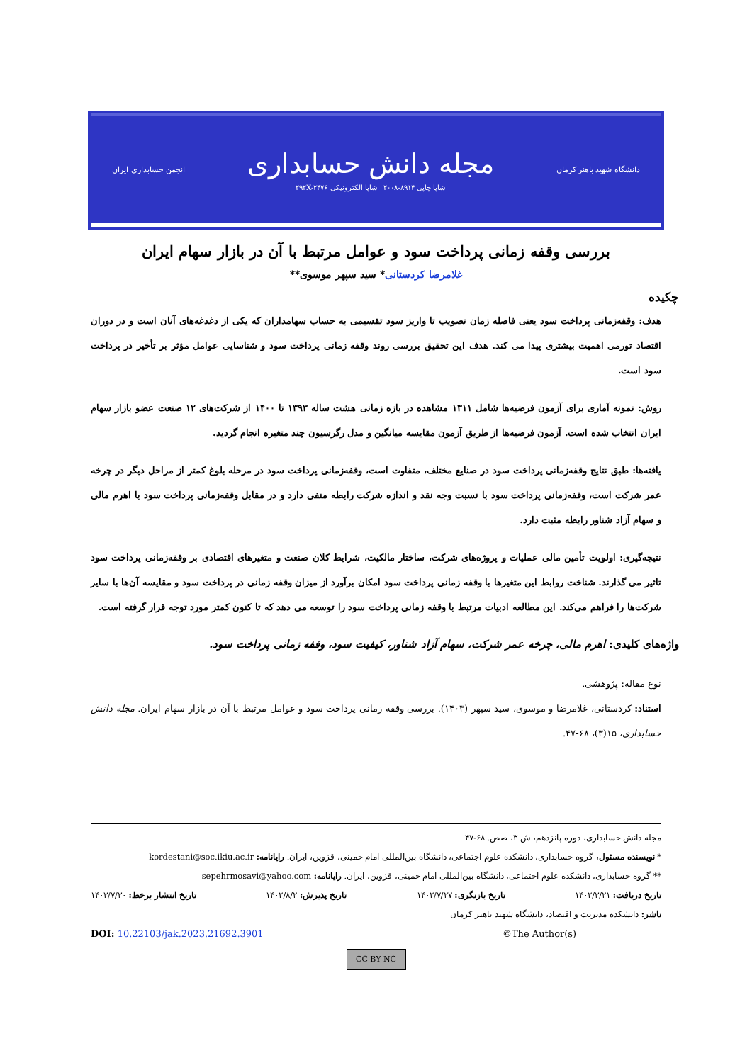دانشگاه شهید باهنر کرمان
مجله دانش حسابداری
شاپا چاپی ۸۹۱۴-۲۰۰۸ شاپا الکترونیکی ۲۹۲X-۲۴۷۶
انجمن حسابداری ایران
بررسی وقفه زمانی پرداخت سود و عوامل مرتبط با آن در بازار سهام ایران
غلامرضا کردستانی* سید سپهر موسوی**
چکیده
هدف: وقفه‌زمانی پرداخت سود یعنی فاصله زمان تصویب تا واریز سود تقسیمی به حساب سهامداران که یکی از دغدغه‌های آنان است و در دوران اقتصاد تورمی اهمیت بیشتری پیدا می کند. هدف این تحقیق بررسی روند وقفه زمانی پرداخت سود و شناسایی عوامل مؤثر بر تأخیر در پرداخت سود است.
روش: نمونه آماری برای آزمون فرضیه‌ها شامل ۱۳۱۱ مشاهده در بازه زمانی هشت ساله ۱۳۹۳ تا ۱۴۰۰ از شرکت‌های ۱۲ صنعت عضو بازار سهام ایران انتخاب شده است. آزمون فرضیه‌ها از طریق آزمون مقایسه میانگین و مدل رگرسیون چند متغیره انجام گردید.
یافته‌ها: طبق نتایج وقفه‌زمانی پرداخت سود در صنایع مختلف، متفاوت است، وقفه‌زمانی پرداخت سود در مرحله بلوغ کمتر از مراحل دیگر در چرخه عمر شرکت است، وقفه‌زمانی پرداخت سود با نسبت وجه نقد و اندازه شرکت رابطه منفی دارد و در مقابل وقفه‌زمانی پرداخت سود با اهرم مالی و سهام آزاد شناور رابطه مثبت دارد.
نتیجه‌گیری: اولویت تأمین مالی عملیات و پروژه‌های شرکت، ساختار مالکیت، شرایط کلان صنعت و متغیرهای اقتصادی بر وقفه‌زمانی پرداخت سود تاثیر می گذارند. شناخت روابط این متغیرها با وقفه زمانی پرداخت سود امکان برآورد از میزان وقفه زمانی در پرداخت سود و مقایسه آن‌ها با سایر شرکت‌ها را فراهم می‌کند. این مطالعه ادبیات مرتبط با وقفه زمانی پرداخت سود را توسعه می دهد که تا کنون کمتر مورد توجه قرار گرفته است.
واژه‌های کلیدی: اهرم مالی، چرخه عمر شرکت، سهام آزاد شناور، کیفیت سود، وقفه زمانی پرداخت سود.
نوع مقاله: پژوهشی.
استناد: کردستانی، غلامرضا و موسوی، سید سپهر (۱۴۰۳). بررسی وقفه زمانی پرداخت سود و عوامل مرتبط با آن در بازار سهام ایران. مجله دانش حسابداری، ۱۵(۳)، ۶۸-۴۷.
مجله دانش حسابداری، دوره پانزدهم، ش ۳، صص. ۶۸-۴۷
* نویسنده مسئول، گروه حسابداری، دانشکده علوم اجتماعی، دانشگاه بین‌المللی امام خمینی، قزوین، ایران. رایانامه: kordestani@soc.ikiu.ac.ir
** گروه حسابداری، دانشکده علوم اجتماعی، دانشگاه بین‌المللی امام خمینی، قزوین، ایران. رایانامه: sepehrmosavi@yahoo.com
تاریخ دریافت: ۱۴۰۲/۳/۲۱ تاریخ بازنگری: ۱۴۰۲/۷/۲۷ تاریخ پذیرش: ۱۴۰۲/۸/۲ تاریخ انتشار برخط: ۱۴۰۳/۷/۳۰
ناشر: دانشکده مدیریت و اقتصاد، دانشگاه شهید باهنر کرمان
DOI: 10.22103/jak.2023.21692.3901 ©The Author(s)
CC BY NC